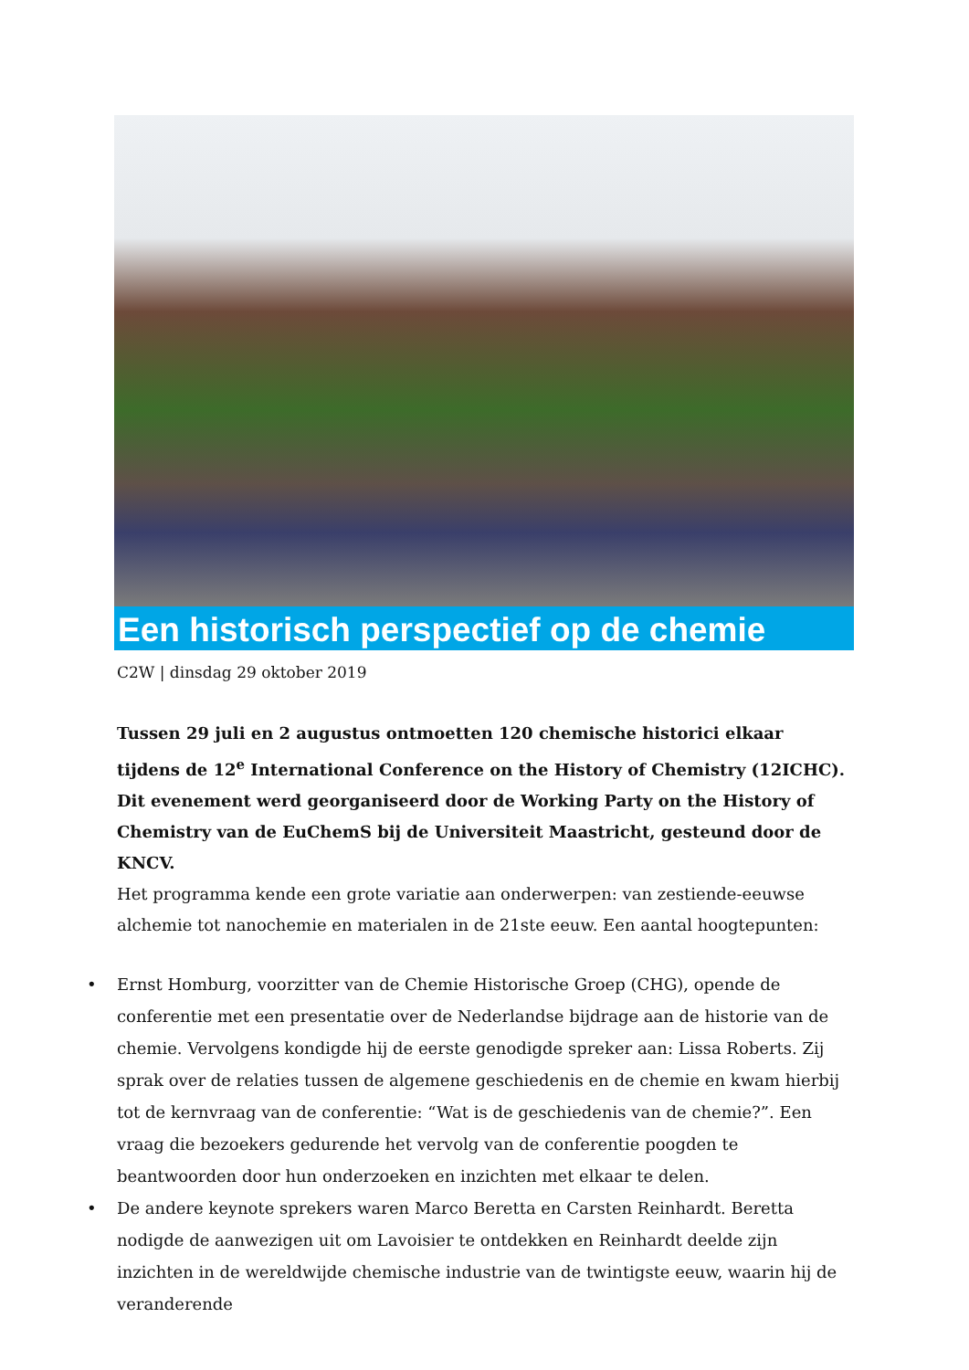Een historisch perspectief op de chemie
C2W | dinsdag 29 oktober 2019
Tussen 29 juli en 2 augustus ontmoetten 120 chemische historici elkaar tijdens de 12<sup>e</sup> International Conference on the History of Chemistry (12ICHC). Dit evenement werd georganiseerd door de Working Party on the History of Chemistry van de EuChemS bij de Universiteit Maastricht, gesteund door de KNCV.
Het programma kende een grote variatie aan onderwerpen: van zestiende-eeuwse alchemie tot nanochemie en materialen in de 21ste eeuw. Een aantal hoogtepunten:
• Ernst Homburg, voorzitter van de Chemie Historische Groep (CHG), opende de conferentie met een presentatie over de Nederlandse bijdrage aan de historie van de chemie. Vervolgens kondigde hij de eerste genodigde spreker aan: Lissa Roberts. Zij sprak over de relaties tussen de algemene geschiedenis en de chemie en kwam hierbij tot de kernvraag van de conferentie: “Wat is de geschiedenis van de chemie?”. Een vraag die bezoekers gedurende het vervolg van de conferentie poogden te beantwoorden door hun onderzoeken en inzichten met elkaar te delen.
• De andere keynote sprekers waren Marco Beretta en Carsten Reinhardt. Beretta nodigde de aanwezigen uit om Lavoisier te ontdekken en Reinhardt deelde zijn inzichten in de wereldwijde chemische industrie van de twintigste eeuw, waarin hij de veranderende